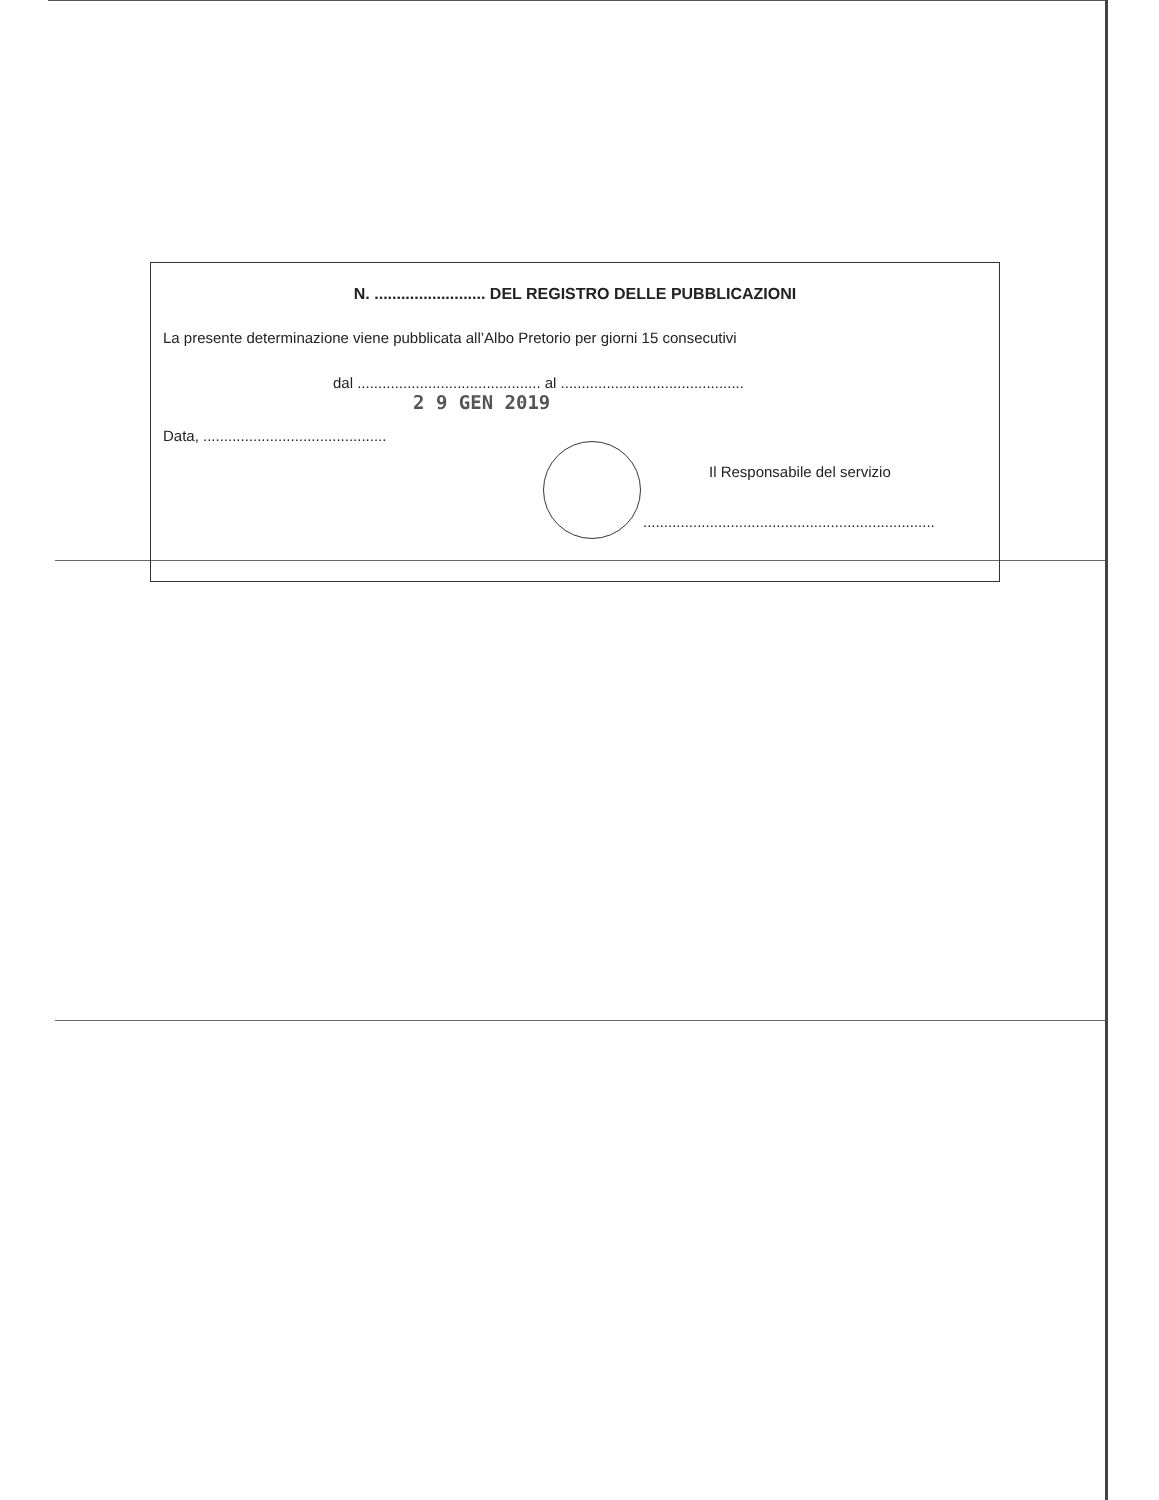N. ......................... DEL REGISTRO DELLE PUBBLICAZIONI
La presente determinazione viene pubblicata all’Albo Pretorio per giorni 15 consecutivi
dal ............................................ al ............................................
2 9 GEN 2019
Data, ............................................
Il Responsabile del servizio
......................................................................